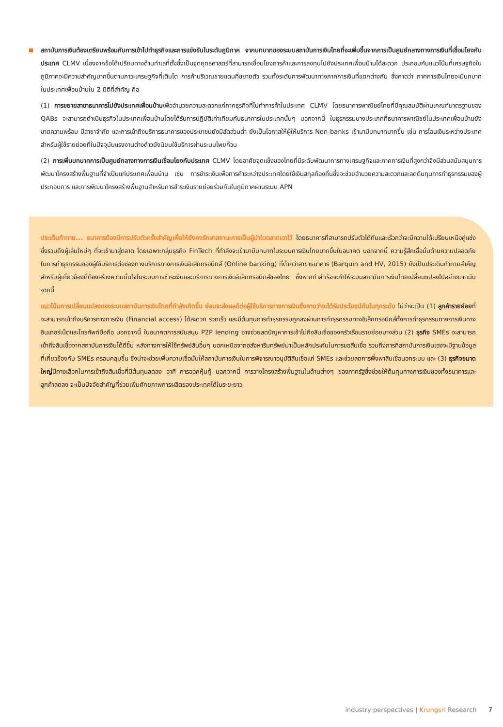สถาบันการเงินต้องเตรียมพร้อมกับการเข้าไปทำธุรกิจและการแข่งขันในระดับภูมิภาค จากบทบาทของระบบสถาบันการเงินไทยที่จะเพิ่มขึ้นจากการเป็นศูนย์กลางทางการเงินที่เชื่อมโยงกับประเทศ CLMV เนื่องจากข้อได้เปรียบทางด้านทำเลที่ตั้งซึ่งเป็นจุดยุทธศาสตร์ที่สามารถเชื่อมโยงการค้าและการลงทุนไปยังประเทศเพื่อนบ้านได้สะดวก ประกอบกับแนวโน้มที่เศรษฐกิจในภูมิภาคจะมีความสำคัญมากขึ้นตามภาวะเศรษฐกิจที่เติบโต การค้าบริเวณชายแดนที่ขยายตัว รวมทั้งระดับการพัฒนาทางภาคการเงินที่แตกต่างกัน ซึ่งคาดว่า ภาคการเงินไทยจะมีบทบาทในประเทศเพื่อนบ้านใน 2 มิติที่สำคัญ คือ
(1) การขยายสาขาธนาคารไปยังประเทศเพื่อนบ้านเพื่ออำนวยความสะดวกแก่ภาคธุรกิจที่ไปทำการค้าในประเทศ CLMV โดยธนาคารพาณิชย์ไทยที่มีคุณสมบัติผ่านเกณฑ์มาตรฐานของ QABs จะสามารถดำเนินธุรกิจในประเทศเพื่อนบ้านโดยได้รับการปฏิบัติเท่าเทียมกับธนาคารในประเทศนั้นๆ นอกจากนี้ ในธุรกรรมบางประเภทที่ธนาคารพาณิชย์ในประเทศเพื่อนบ้านยังขาดความพร้อม มีสาขาจำกัด และการเข้าถึงบริการธนาคารของประชาชนยังมีสัดส่วนต่ำ ยังเป็นโอกาสให้ผู้ให้บริการ Non-banks เข้ามามีบทบาทมากขึ้น เช่น การโอนเงินระหว่างประเทศสำหรับผู้ใช้รายย่อยที่ในปัจจุบันแรงงานต่างด้าวยังนิยมใช้บริการผ่านระบบโพยก๊วน
(2) การเพิ่มบทบาทการเป็นศูนย์กลางทางการเงินเชื่อมโยงกับประเทศ CLMV โดยอาศัยจุดแข็งของไทยที่มีระดับพัฒนาการทางเศรษฐกิจและภาคการเงินที่สูงกว่าจึงมีส่วนสนับสนุนการพัฒนาโครงสร้างพื้นฐานที่จำเป็นแก่ประเทศเพื่อนบ้าน เช่น การชำระเงินเพื่อการค้าระหว่างประเทศโดยใช้เงินสกุลท้องถิ่นซึ่งจะช่วยอำนวยความสะดวกและลดต้นทุนการทำธุรกรรมของผู้ประกอบการ และการพัฒนาโครงสร้างพื้นฐานสำหรับการชำระเงินรายย่อยร่วมกันในภูมิภาคผ่านระบบ APN
ประเด็นท้าทาย... ธนาคารต้องมีการปรับตัวครั้งสำคัญเพื่อให้ยังคงรักษาสถานะการเป็นผู้นำในตลาดเอาไว้ โดยธนาคารที่สามารถปรับตัวได้ทันและเร็วกว่าจะมีความได้เปรียบเหนือคู่แข่ง ซึ่งรวมถึงผู้เล่นใหม่ๆ ที่จะเข้ามาสู่ตลาด โดยเฉพาะกลุ่มธุรกิจ FinTech ที่กำลังจะเข้ามามีบทบาทในระบบการเงินไทยมากขึ้นในอนาคต นอกจากนี้ ความรู้สึกเชื่อมั่นด้านความปลอดภัยในการทำธุรกรรมของผู้ใช้บริการต่อช่องทางบริการทางการเงินอิเล็กทรอนิกส์ (Online banking) ที่ต่ำกว่าสาขาธนาคาร (Barquin and HV, 2015) ยังเป็นประเด็นท้าทายสำคัญสำหรับผู้เกี่ยวข้องที่ต้องสร้างความมั่นใจในระบบการชำระเงินและบริการทางการเงินอิเล็กทรอนิกส์ของไทย ซึ่งหากทำสำเร็จจะทำให้ระบบสถาบันการเงินไทยเปลี่ยนแปลงไปอย่างมากนับจากนี้
แนวโน้มการเปลี่ยนแปลงของระบบสถาบันการเงินไทยที่กำลังเกิดขึ้น ย่อมจะส่งผลดีต่อผู้ใช้บริการทางการเงินซึ่งคาดว่าจะได้รับประโยชน์กันในทุกระดับ ไม่ว่าจะเป็น (1) ลูกค้ารายย่อยที่จะสามารถเข้าถึงบริการทางการเงิน (Financial access) ได้สะดวก รวดเร็ว และมีต้นทุนการทำธุรกรรมถูกลงผ่านการทำธุรกรรมทางอิเล็กทรอนิกส์ทั้งการทำธุรกรรมทางการเงินทางอินเทอร์เน็ตและโทรศัพท์มือถือ นอกจากนี้ ในอนาคตการสนับสนุน P2P lending อาจช่วยลดปัญหาการเข้าไม่ถึงสินเชื่อของครัวเรือนรายย่อยบางส่วน (2) ธุรกิจ SMEs จะสามารถเข้าถึงสินเชื่อจากสถาบันการเงินได้ดีขึ้น หลังทางการให้ใช้ทรัพย์สินอื่นๆ นอกเหนือจากอสังหาริมทรัพย์มาเป็นหลักประกันในการขอสินเชื่อ รวมถึงการที่สถาบันการเงินเองจะมีฐานข้อมูลที่เกี่ยวข้องกับ SMEs ครอบคลุมขึ้น ซึ่งน่าจะช่วยเพิ่มความเชื่อมั่นให้สถาบันการเงินในการพิจารณาอนุมัติสินเชื่อแก่ SMEs และช่วยลดการพึ่งพาสินเชื่อนอกระบบ และ (3) ธุรกิจขนาดใหญ่มีทางเลือกในการเข้าถึงสินเชื่อที่มีต้นทุนลดลง อาทิ การออกหุ้นกู้ นอกจากนี้ การวางโครงสร้างพื้นฐานในด้านต่างๆ ของภาครัฐซึ่งช่วยให้ต้นทุนทางการเงินของทั้งธนาคารและลูกค้าลดลง จะเป็นปัจจัยสำคัญที่ช่วยเพิ่มศักยภาพการผลิตของประเทศได้ในระยะยาว
industry perspectives | Krungsri Research 7